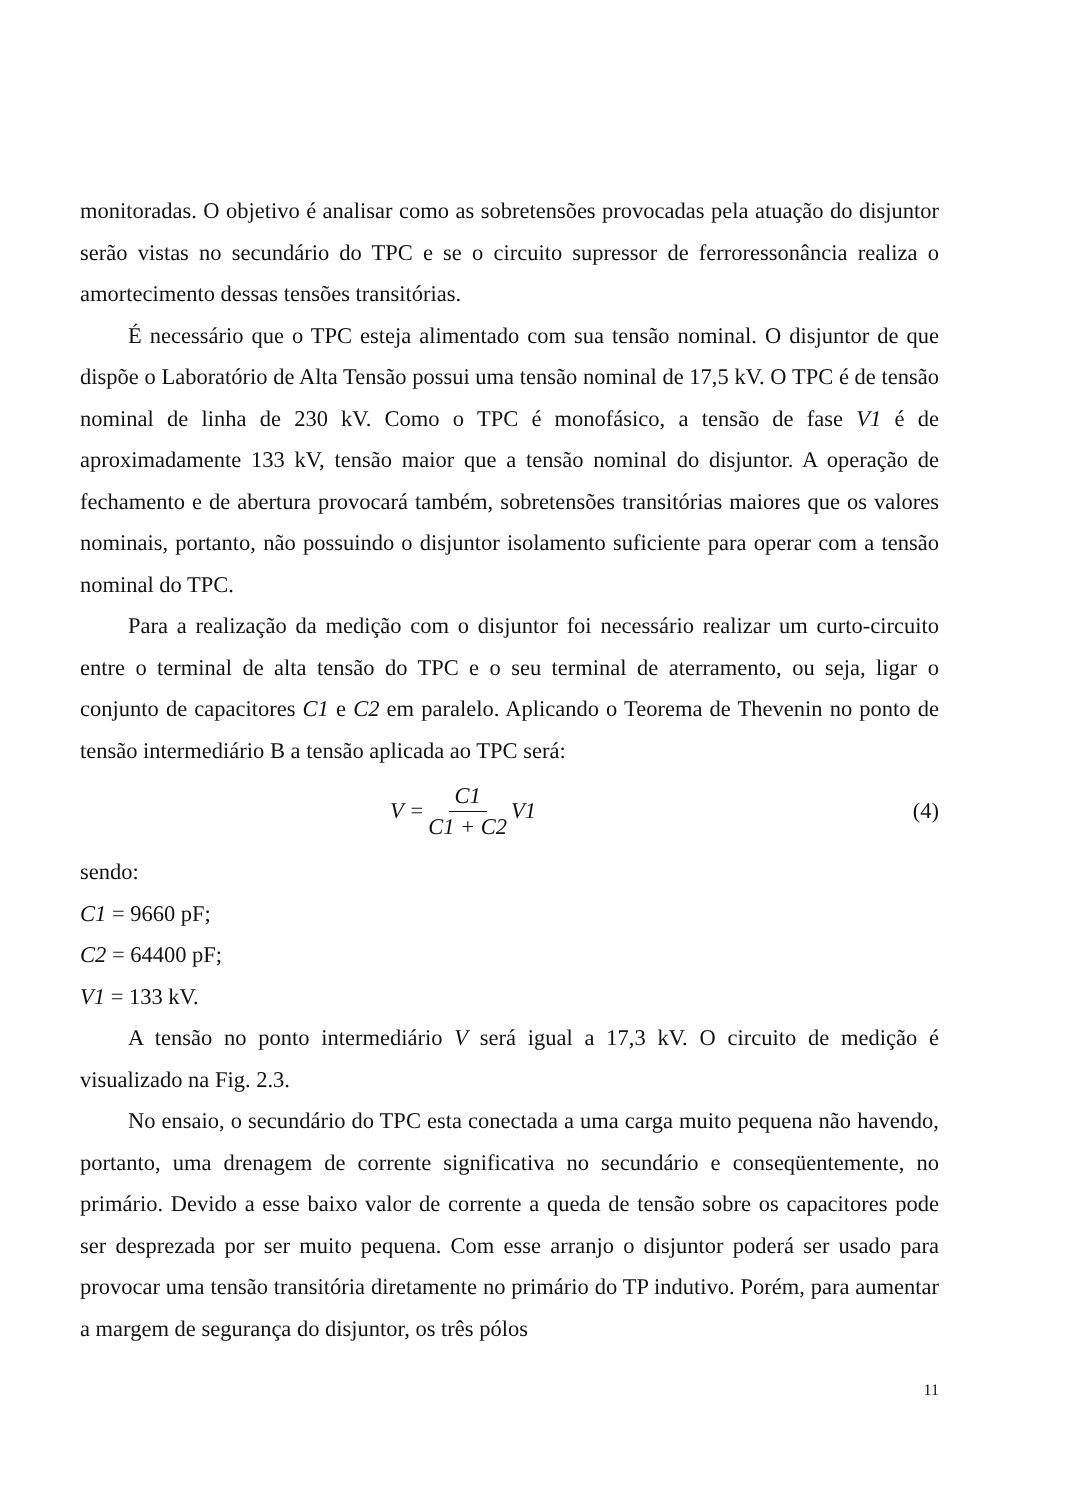monitoradas. O objetivo é analisar como as sobretensões provocadas pela atuação do disjuntor serão vistas no secundário do TPC e se o circuito supressor de ferroressonância realiza o amortecimento dessas tensões transitórias.
É necessário que o TPC esteja alimentado com sua tensão nominal. O disjuntor de que dispõe o Laboratório de Alta Tensão possui uma tensão nominal de 17,5 kV. O TPC é de tensão nominal de linha de 230 kV. Como o TPC é monofásico, a tensão de fase V1 é de aproximadamente 133 kV, tensão maior que a tensão nominal do disjuntor. A operação de fechamento e de abertura provocará também, sobretensões transitórias maiores que os valores nominais, portanto, não possuindo o disjuntor isolamento suficiente para operar com a tensão nominal do TPC.
Para a realização da medição com o disjuntor foi necessário realizar um curto-circuito entre o terminal de alta tensão do TPC e o seu terminal de aterramento, ou seja, ligar o conjunto de capacitores C1 e C2 em paralelo. Aplicando o Teorema de Thevenin no ponto de tensão intermediário B a tensão aplicada ao TPC será:
V = C1 C1 + C2 V1 (4)
sendo:
C1 = 9660 pF;
C2 = 64400 pF;
V1 = 133 kV.
A tensão no ponto intermediário V será igual a 17,3 kV. O circuito de medição é visualizado na Fig. 2.3.
No ensaio, o secundário do TPC esta conectada a uma carga muito pequena não havendo, portanto, uma drenagem de corrente significativa no secundário e conseqüentemente, no primário. Devido a esse baixo valor de corrente a queda de tensão sobre os capacitores pode ser desprezada por ser muito pequena. Com esse arranjo o disjuntor poderá ser usado para provocar uma tensão transitória diretamente no primário do TP indutivo. Porém, para aumentar a margem de segurança do disjuntor, os três pólos
11